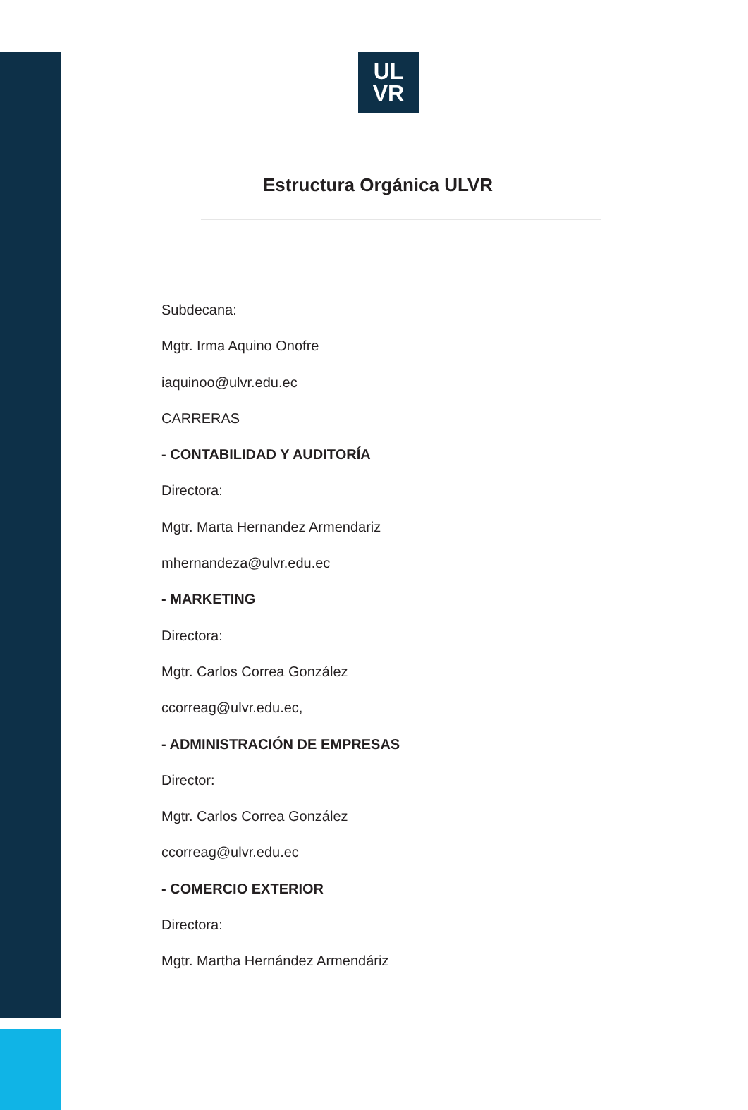UL
VR
Estructura Orgánica ULVR
Subdecana:
Mgtr. Irma Aquino Onofre
iaquinoo@ulvr.edu.ec
CARRERAS
- CONTABILIDAD Y AUDITORÍA
Directora:
Mgtr. Marta Hernandez Armendariz
mhernandeza@ulvr.edu.ec
- MARKETING
Directora:
Mgtr. Carlos Correa González
ccorreag@ulvr.edu.ec,
- ADMINISTRACIÓN DE EMPRESAS
Director:
Mgtr. Carlos Correa González
ccorreag@ulvr.edu.ec
- COMERCIO EXTERIOR
Directora:
Mgtr. Martha Hernández Armendáriz